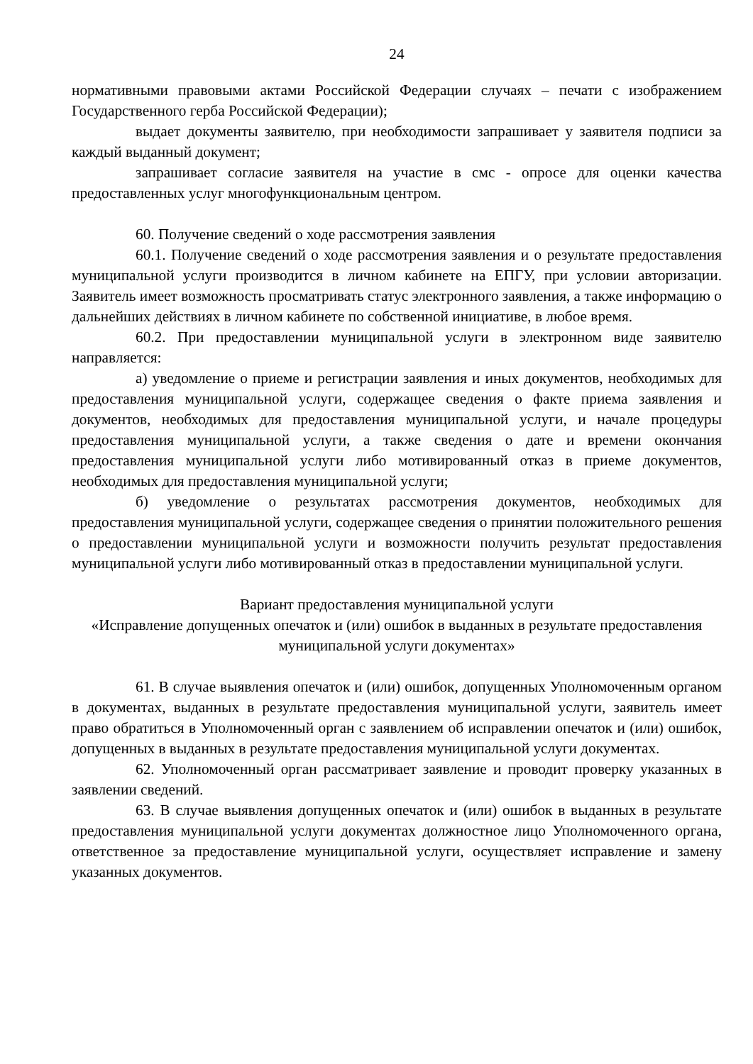24
нормативными правовыми актами Российской Федерации случаях – печати с изображением Государственного герба Российской Федерации);
выдает документы заявителю, при необходимости запрашивает у заявителя подписи за каждый выданный документ;
запрашивает согласие заявителя на участие в смс - опросе для оценки качества предоставленных услуг многофункциональным центром.
60. Получение сведений о ходе рассмотрения заявления
60.1. Получение сведений о ходе рассмотрения заявления и о результате предоставления муниципальной услуги производится в личном кабинете на ЕПГУ, при условии авторизации. Заявитель имеет возможность просматривать статус электронного заявления, а также информацию о дальнейших действиях в личном кабинете по собственной инициативе, в любое время.
60.2. При предоставлении муниципальной услуги в электронном виде заявителю направляется:
а) уведомление о приеме и регистрации заявления и иных документов, необходимых для предоставления муниципальной услуги, содержащее сведения о факте приема заявления и документов, необходимых для предоставления муниципальной услуги, и начале процедуры предоставления муниципальной услуги, а также сведения о дате и времени окончания предоставления муниципальной услуги либо мотивированный отказ в приеме документов, необходимых для предоставления муниципальной услуги;
б) уведомление о результатах рассмотрения документов, необходимых для предоставления муниципальной услуги, содержащее сведения о принятии положительного решения о предоставлении муниципальной услуги и возможности получить результат предоставления муниципальной услуги либо мотивированный отказ в предоставлении муниципальной услуги.
Вариант предоставления муниципальной услуги
«Исправление допущенных опечаток и (или) ошибок в выданных в результате предоставления муниципальной услуги документах»
61. В случае выявления опечаток и (или) ошибок, допущенных Уполномоченным органом в документах, выданных в результате предоставления муниципальной услуги, заявитель имеет право обратиться в Уполномоченный орган с заявлением об исправлении опечаток и (или) ошибок, допущенных в выданных в результате предоставления муниципальной услуги документах.
62. Уполномоченный орган рассматривает заявление и проводит проверку указанных в заявлении сведений.
63. В случае выявления допущенных опечаток и (или) ошибок в выданных в результате предоставления муниципальной услуги документах должностное лицо Уполномоченного органа, ответственное за предоставление муниципальной услуги, осуществляет исправление и замену указанных документов.